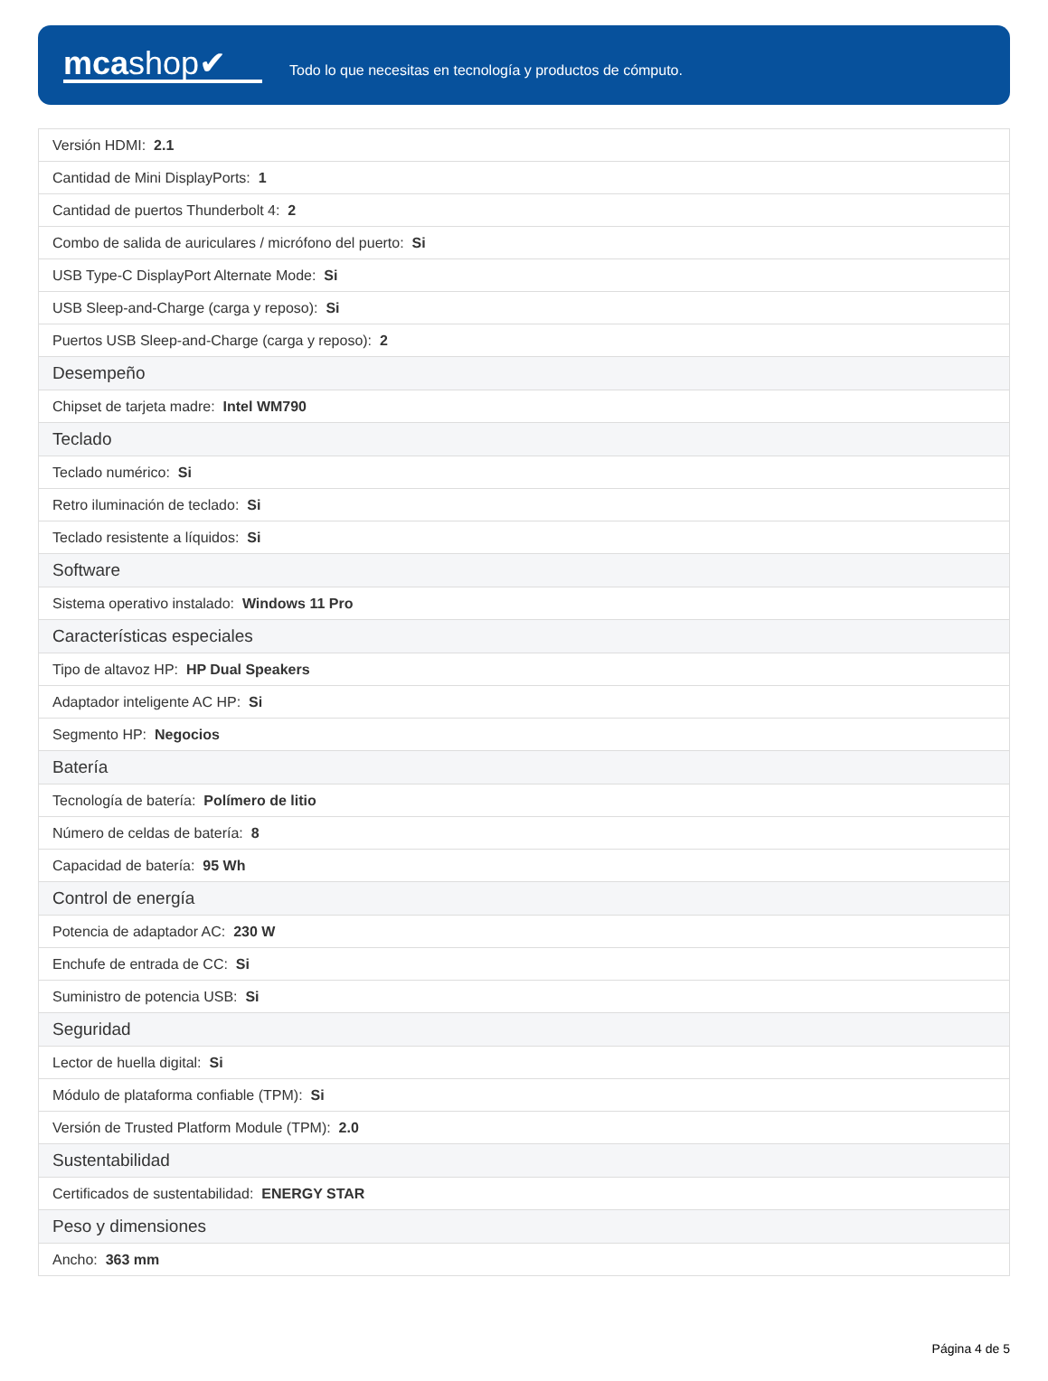mcashop✔
Todo lo que necesitas en tecnología y productos de cómputo.
| Versión HDMI: 2.1 |
| Cantidad de Mini DisplayPorts: 1 |
| Cantidad de puertos Thunderbolt 4: 2 |
| Combo de salida de auriculares / micrófono del puerto: Si |
| USB Type-C DisplayPort Alternate Mode: Si |
| USB Sleep-and-Charge (carga y reposo): Si |
| Puertos USB Sleep-and-Charge (carga y reposo): 2 |
| Desempeño |
| Chipset de tarjeta madre: Intel WM790 |
| Teclado |
| Teclado numérico: Si |
| Retro iluminación de teclado: Si |
| Teclado resistente a líquidos: Si |
| Software |
| Sistema operativo instalado: Windows 11 Pro |
| Características especiales |
| Tipo de altavoz HP: HP Dual Speakers |
| Adaptador inteligente AC HP: Si |
| Segmento HP: Negocios |
| Batería |
| Tecnología de batería: Polímero de litio |
| Número de celdas de batería: 8 |
| Capacidad de batería: 95 Wh |
| Control de energía |
| Potencia de adaptador AC: 230 W |
| Enchufe de entrada de CC: Si |
| Suministro de potencia USB: Si |
| Seguridad |
| Lector de huella digital: Si |
| Módulo de plataforma confiable (TPM): Si |
| Versión de Trusted Platform Module (TPM): 2.0 |
| Sustentabilidad |
| Certificados de sustentabilidad: ENERGY STAR |
| Peso y dimensiones |
| Ancho: 363 mm |
Página 4 de 5